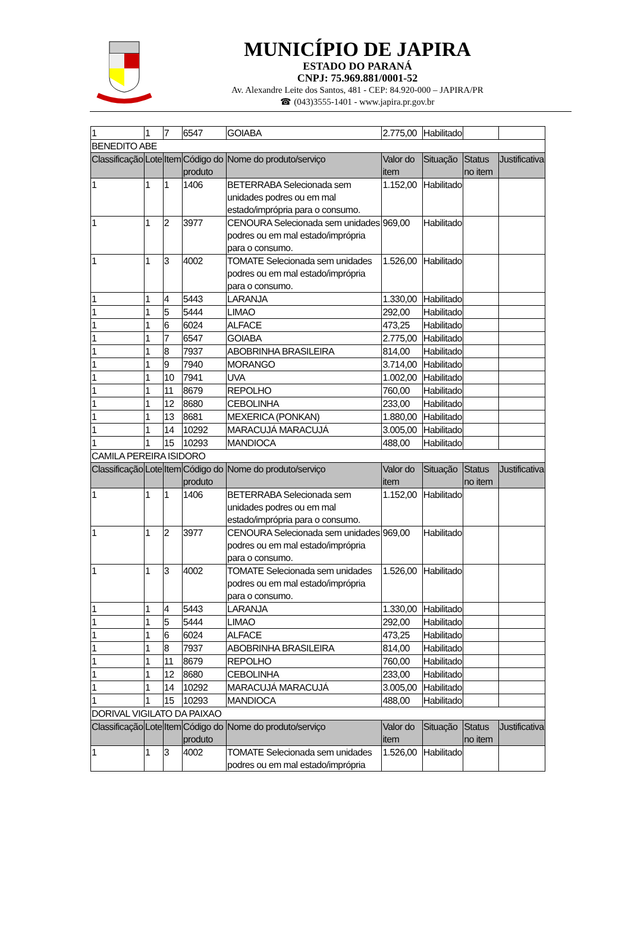MUNICÍPIO DE JAPIRA
ESTADO DO PARANÁ
CNPJ: 75.969.881/0001-52
Av. Alexandre Leite dos Santos, 481 - CEP: 84.920-000 – JAPIRA/PR
☎ (043)3555-1401 - www.japira.pr.gov.br
| 1 | 1 | 7 | 6547 | GOIABA | 2.775,00 | Habilitado | | |
| BENEDITO ABE | | | | | | | | |
| Classificação | Lote | Item | Código do produto | Nome do produto/serviço | Valor do item | Situação | Status no item | Justificativa |
| 1 | 1 | 1 | 1406 | BETERRABA Selecionada sem unidades podres ou em mal estado/imprópria para o consumo. | 1.152,00 | Habilitado | | |
| 1 | 1 | 2 | 3977 | CENOURA Selecionada sem unidades podres ou em mal estado/imprópria para o consumo. | 969,00 | Habilitado | | |
| 1 | 1 | 3 | 4002 | TOMATE Selecionada sem unidades podres ou em mal estado/imprópria para o consumo. | 1.526,00 | Habilitado | | |
| 1 | 1 | 4 | 5443 | LARANJA | 1.330,00 | Habilitado | | |
| 1 | 1 | 5 | 5444 | LIMAO | 292,00 | Habilitado | | |
| 1 | 1 | 6 | 6024 | ALFACE | 473,25 | Habilitado | | |
| 1 | 1 | 7 | 6547 | GOIABA | 2.775,00 | Habilitado | | |
| 1 | 1 | 8 | 7937 | ABOBRINHA BRASILEIRA | 814,00 | Habilitado | | |
| 1 | 1 | 9 | 7940 | MORANGO | 3.714,00 | Habilitado | | |
| 1 | 1 | 10 | 7941 | UVA | 1.002,00 | Habilitado | | |
| 1 | 1 | 11 | 8679 | REPOLHO | 760,00 | Habilitado | | |
| 1 | 1 | 12 | 8680 | CEBOLINHA | 233,00 | Habilitado | | |
| 1 | 1 | 13 | 8681 | MEXERICA (PONKAN) | 1.880,00 | Habilitado | | |
| 1 | 1 | 14 | 10292 | MARACUJÁ MARACUJÁ | 3.005,00 | Habilitado | | |
| 1 | 1 | 15 | 10293 | MANDIOCA | 488,00 | Habilitado | | |
| CAMILA PEREIRA ISIDORO | | | | | | | | |
| Classificação | Lote | Item | Código do produto | Nome do produto/serviço | Valor do item | Situação | Status no item | Justificativa |
| 1 | 1 | 1 | 1406 | BETERRABA Selecionada sem unidades podres ou em mal estado/imprópria para o consumo. | 1.152,00 | Habilitado | | |
| 1 | 1 | 2 | 3977 | CENOURA Selecionada sem unidades podres ou em mal estado/imprópria para o consumo. | 969,00 | Habilitado | | |
| 1 | 1 | 3 | 4002 | TOMATE Selecionada sem unidades podres ou em mal estado/imprópria para o consumo. | 1.526,00 | Habilitado | | |
| 1 | 1 | 4 | 5443 | LARANJA | 1.330,00 | Habilitado | | |
| 1 | 1 | 5 | 5444 | LIMAO | 292,00 | Habilitado | | |
| 1 | 1 | 6 | 6024 | ALFACE | 473,25 | Habilitado | | |
| 1 | 1 | 8 | 7937 | ABOBRINHA BRASILEIRA | 814,00 | Habilitado | | |
| 1 | 1 | 11 | 8679 | REPOLHO | 760,00 | Habilitado | | |
| 1 | 1 | 12 | 8680 | CEBOLINHA | 233,00 | Habilitado | | |
| 1 | 1 | 14 | 10292 | MARACUJÁ MARACUJÁ | 3.005,00 | Habilitado | | |
| 1 | 1 | 15 | 10293 | MANDIOCA | 488,00 | Habilitado | | |
| DORIVAL VIGILATO DA PAIXAO | | | | | | | | |
| Classificação | Lote | Item | Código do produto | Nome do produto/serviço | Valor do item | Situação | Status no item | Justificativa |
| 1 | 1 | 3 | 4002 | TOMATE Selecionada sem unidades podres ou em mal estado/imprópria | 1.526,00 | Habilitado | | |